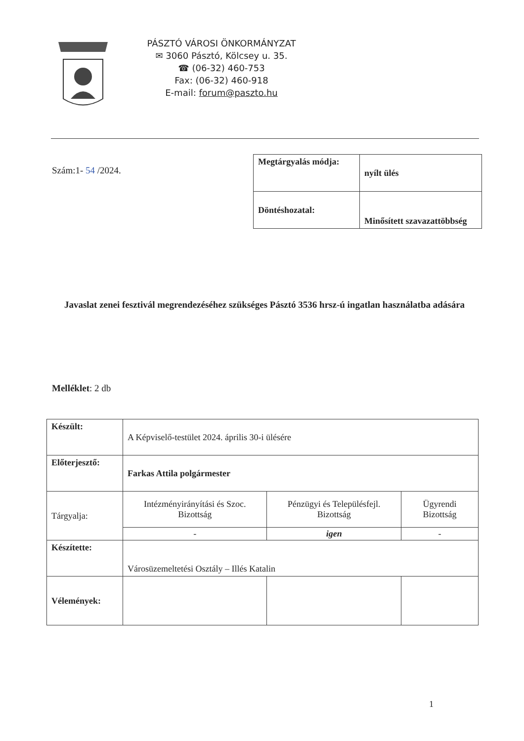PÁSZTÓ VÁROSI ÖNKORMÁNYZAT
✉ 3060 Pásztó, Kölcsey u. 35.
☎ (06-32) 460-753
Fax: (06-32) 460-918
E-mail: forum@paszto.hu
Szám:1- 54 /2024.
| Megtárgyalás módja: | nyílt ülés |
| Döntéshozatal: | Minősített szavazattöbbség |
Javaslat zenei fesztivál megrendezéséhez szükséges Pásztó 3536 hrsz-ú ingatlan használatba adására
Melléklet: 2 db
| Készült: | A Képviselő-testület 2024. április 30-i ülésére | | |
| Előterjesztő: | Farkas Attila polgármester | | |
| Tárgyalja: | Intézményirányítási és Szoc. Bizottság | Pénzügyi és Településfejl. Bizottság | Ügyrendi Bizottság |
| | - | igen | - |
| Készítette: | Városüzemeltetési Osztály – Illés Katalin | | |
| Vélemények: | | | |
1